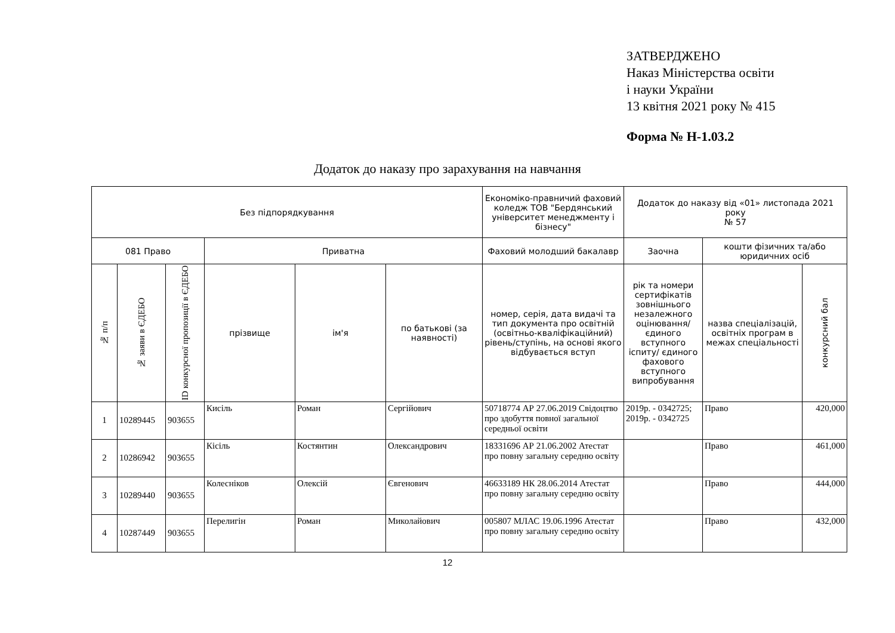ЗАТВЕРДЖЕНО
Наказ Міністерства освіти
і науки України
13 квітня 2021 року № 415
Форма № Н-1.03.2
Додаток до наказу про зарахування на навчання
| Без підпорядкування | | | | | | Економіко-правничий фаховий коледж ТОВ "Бердянський університет менеджменту і бізнесу" | Додаток до наказу від «01» листопада 2021 року № 57 | | |
| --- | --- | --- | --- | --- | --- | --- | --- | --- | --- |
| 081 Право | | | Приватна | | | Фаховий молодший бакалавр | Заочна | кошти фізичних та/або юридичних осіб | |
| № п/п | № заяви в ЄДЕБО | ID конкурсної пропозиції в ЄДЕБО | прізвище | ім'я | по батькові (за наявності) | номер, серія, дата видачі та тип документа про освітній (освітньо-кваліфікаційний) рівень/ступінь, на основі якого відбувається вступ | рік та номери сертифікатів зовнішнього незалежного оцінювання/ єдиного вступного іспиту/ єдиного фахового вступного випробування | назва спеціалізацій, освітніх програм в межах спеціальності | конкурсний бал |
| 1 | 10289445 | 903655 | Кисіль | Роман | Сергійович | 50718774 АР 27.06.2019 Свідоцтво про здобуття повної загальної середньої освіти | 2019р. - 0342725; 2019р. - 0342725 | Право | 420,000 |
| 2 | 10286942 | 903655 | Кісіль | Костянтин | Олександрович | 18331696 АР 21.06.2002 Атестат про повну загальну середню освіту | | Право | 461,000 |
| 3 | 10289440 | 903655 | Колесніков | Олексій | Євгенович | 46633189 НК 28.06.2014 Атестат про повну загальну середню освіту | | Право | 444,000 |
| 4 | 10287449 | 903655 | Перелигін | Роман | Миколайович | 005807 МЛАС 19.06.1996 Атестат про повну загальну середню освіту | | Право | 432,000 |
12